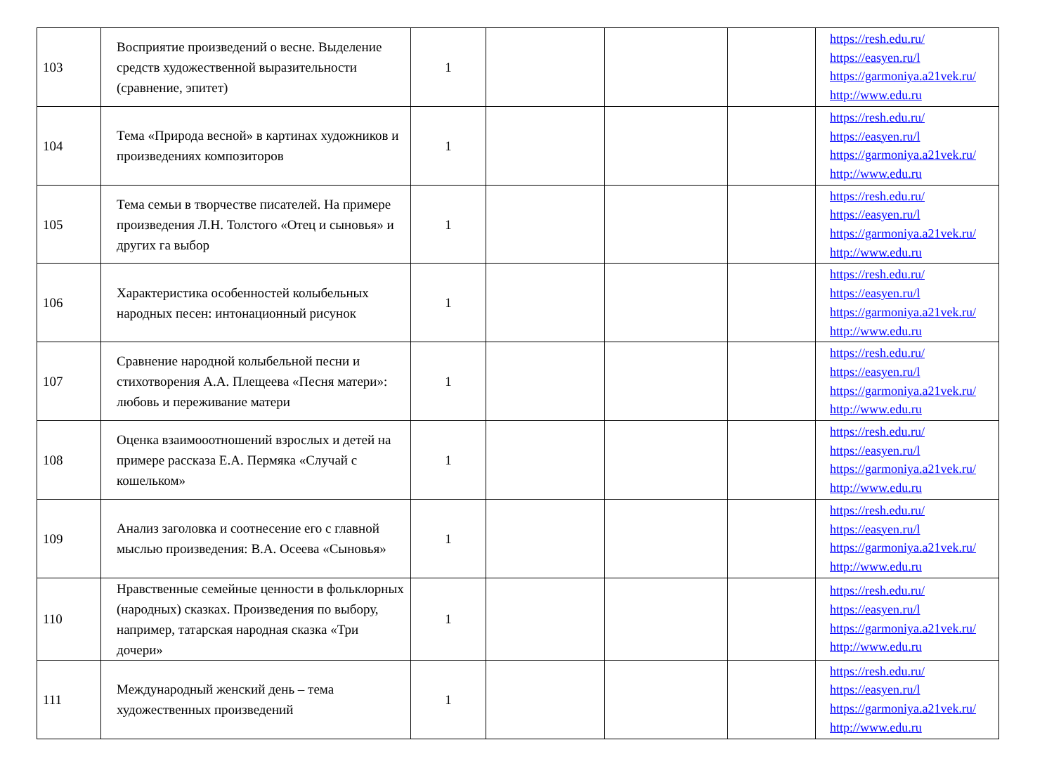| 103 | Восприятие произведений о весне. Выделение средств художественной выразительности (сравнение, эпитет) | 1 | | | | https://resh.edu.ru/ https://easyen.ru/l https://garmoniya.a21vek.ru/ http://www.edu.ru |
| 104 | Тема «Природа весной» в картинах художников и произведениях композиторов | 1 | | | | https://resh.edu.ru/ https://easyen.ru/l https://garmoniya.a21vek.ru/ http://www.edu.ru |
| 105 | Тема семьи в творчестве писателей. На примере произведения Л.Н. Толстого «Отец и сыновья» и других га выбор | 1 | | | | https://resh.edu.ru/ https://easyen.ru/l https://garmoniya.a21vek.ru/ http://www.edu.ru |
| 106 | Характеристика особенностей колыбельных народных песен: интонационный рисунок | 1 | | | | https://resh.edu.ru/ https://easyen.ru/l https://garmoniya.a21vek.ru/ http://www.edu.ru |
| 107 | Сравнение народной колыбельной песни и стихотворения А.А. Плещеева «Песня матери»: любовь и переживание матери | 1 | | | | https://resh.edu.ru/ https://easyen.ru/l https://garmoniya.a21vek.ru/ http://www.edu.ru |
| 108 | Оценка взаимооотношений взрослых и детей на примере рассказа Е.А. Пермяка «Случай с кошельком» | 1 | | | | https://resh.edu.ru/ https://easyen.ru/l https://garmoniya.a21vek.ru/ http://www.edu.ru |
| 109 | Анализ заголовка и соотнесение его с главной мыслью произведения: В.А. Осеева «Сыновья» | 1 | | | | https://resh.edu.ru/ https://easyen.ru/l https://garmoniya.a21vek.ru/ http://www.edu.ru |
| 110 | Нравственные семейные ценности в фольклорных (народных) сказках. Произведения по выбору, например, татарская народная сказка «Три дочери» | 1 | | | | https://resh.edu.ru/ https://easyen.ru/l https://garmoniya.a21vek.ru/ http://www.edu.ru |
| 111 | Международный женский день – тема художественных произведений | 1 | | | | https://resh.edu.ru/ https://easyen.ru/l https://garmoniya.a21vek.ru/ http://www.edu.ru |